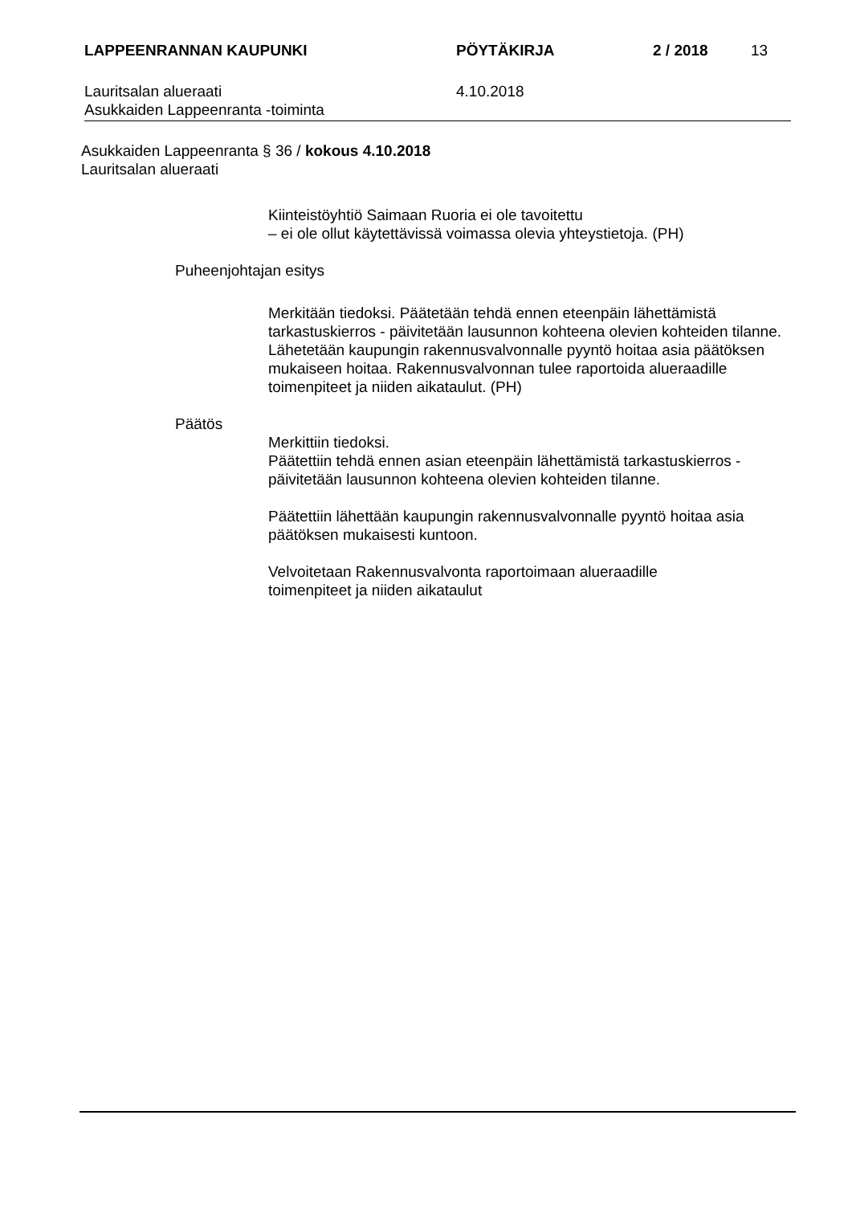LAPPEENRANNAN KAUPUNKI PÖYTÄKIRJA 2 / 2018 13
Lauritsalan alueraati
Asukkaiden Lappeenranta -toiminta
4.10.2018
Asukkaiden Lappeenranta § 36 / kokous 4.10.2018
Lauritsalan alueraati
Kiinteistöyhtiö Saimaan Ruoria ei ole tavoitettu
– ei ole ollut käytettävissä voimassa olevia yhteystietoja. (PH)
Puheenjohtajan esitys
Merkitään tiedoksi. Päätetään tehdä ennen eteenpäin lähettämistä tarkastuskierros - päivitetään lausunnon kohteena olevien kohteiden tilanne. Lähetetään kaupungin rakennusvalvonnalle pyyntö hoitaa asia päätöksen mukaiseen hoitaa. Rakennusvalvonnan tulee raportoida alueraadille toimenpiteet ja niiden aikataulut. (PH)
Päätös
Merkittiin tiedoksi.
Päätettiin tehdä ennen asian eteenpäin lähettämistä tarkastuskierros - päivitetään lausunnon kohteena olevien kohteiden tilanne.
Päätettiin lähettään kaupungin rakennusvalvonnalle pyyntö hoitaa asia päätöksen mukaisesti kuntoon.
Velvoitetaan Rakennusvalvonta raportoimaan alueraadille
toimenpiteet ja niiden aikataulut